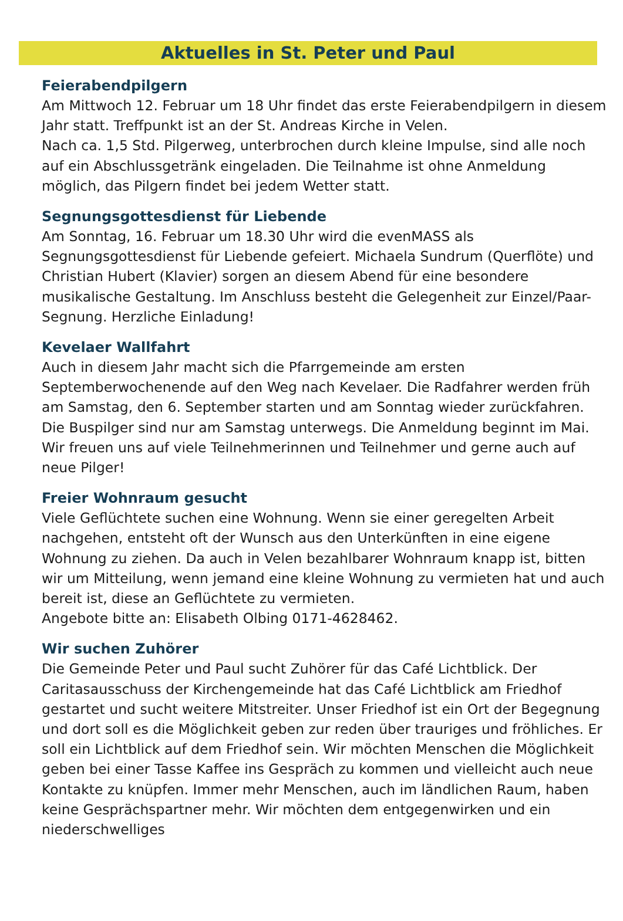Aktuelles in St. Peter und Paul
Feierabendpilgern
Am Mittwoch 12. Februar um 18 Uhr findet das erste Feierabendpilgern in diesem Jahr statt. Treffpunkt ist an der St. Andreas Kirche in Velen.
Nach ca. 1,5 Std. Pilgerweg, unterbrochen durch kleine Impulse, sind alle noch auf ein Abschlussgetränk eingeladen. Die Teilnahme ist ohne Anmeldung möglich, das Pilgern findet bei jedem Wetter statt.
Segnungsgottesdienst für Liebende
Am Sonntag, 16. Februar um 18.30 Uhr wird die evenMASS als Segnungsgottesdienst für Liebende gefeiert. Michaela Sundrum (Querflöte) und Christian Hubert (Klavier) sorgen an diesem Abend für eine besondere musikalische Gestaltung. Im Anschluss besteht die Gelegenheit zur Einzel/Paar-Segnung. Herzliche Einladung!
Kevelaer Wallfahrt
Auch in diesem Jahr macht sich die Pfarrgemeinde am ersten Septemberwochenende auf den Weg nach Kevelaer. Die Radfahrer werden früh am Samstag, den 6. September starten und am Sonntag wieder zurückfahren.
Die Buspilger sind nur am Samstag unterwegs. Die Anmeldung beginnt im Mai. Wir freuen uns auf viele Teilnehmerinnen und Teilnehmer und gerne auch auf neue Pilger!
Freier Wohnraum gesucht
Viele Geflüchtete suchen eine Wohnung. Wenn sie einer geregelten Arbeit nachgehen, entsteht oft der Wunsch aus den Unterkünften in eine eigene Wohnung zu ziehen. Da auch in Velen bezahlbarer Wohnraum knapp ist, bitten wir um Mitteilung, wenn jemand eine kleine Wohnung zu vermieten hat und auch bereit ist, diese an Geflüchtete zu vermieten.
Angebote bitte an: Elisabeth Olbing 0171-4628462.
Wir suchen Zuhörer
Die Gemeinde Peter und Paul sucht Zuhörer für das Café Lichtblick. Der Caritasausschuss der Kirchengemeinde hat das Café Lichtblick am Friedhof gestartet und sucht weitere Mitstreiter. Unser Friedhof ist ein Ort der Begegnung und dort soll es die Möglichkeit geben zur reden über trauriges und fröhliches. Er soll ein Lichtblick auf dem Friedhof sein. Wir möchten Menschen die Möglichkeit geben bei einer Tasse Kaffee ins Gespräch zu kommen und vielleicht auch neue Kontakte zu knüpfen. Immer mehr Menschen, auch im ländlichen Raum, haben keine Gesprächspartner mehr. Wir möchten dem entgegenwirken und ein niederschwelliges